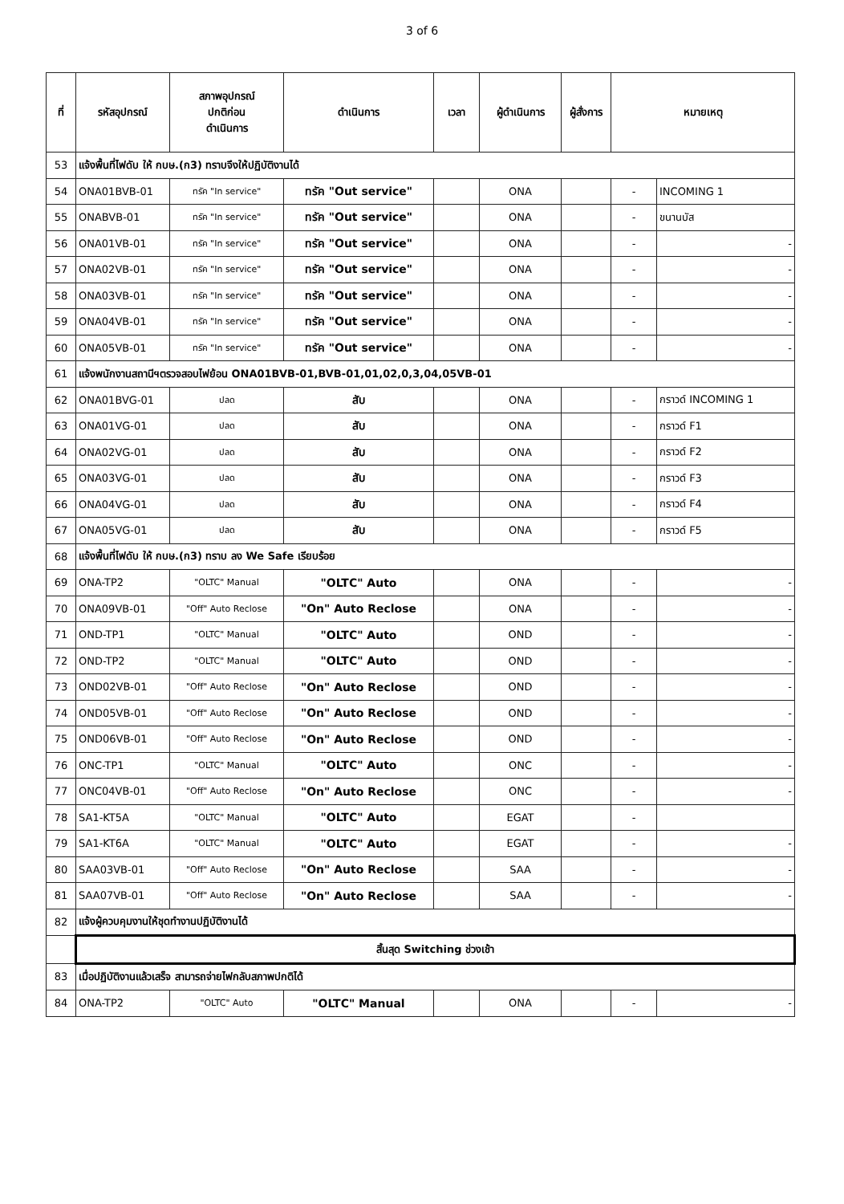3 of 6
| ที่ | รหัสอุปกรณ์ | สภาพอุปกรณ์ ปกติก่อน ดำเนินการ | ดำเนินการ | เวลา | ผู้ดำเนินการ | ผู้สั่งการ | หมายเหตุ | |
| --- | --- | --- | --- | --- | --- | --- | --- | --- |
| 53 | แจ้งพื้นที่ไฟดับ ให้ กบษ.(ก3) ทราบจึงให้ปฏิบัติงานได้ | | | | | | | |
| 54 | ONA01BVB-01 | ทรัค "In service" | ทรัค "Out service" | | ONA | | - | INCOMING 1 |
| 55 | ONABVB-01 | ทรัค "In service" | ทรัค "Out service" | | ONA | | - | ขนานบัส |
| 56 | ONA01VB-01 | ทรัค "In service" | ทรัค "Out service" | | ONA | | - | - |
| 57 | ONA02VB-01 | ทรัค "In service" | ทรัค "Out service" | | ONA | | - | - |
| 58 | ONA03VB-01 | ทรัค "In service" | ทรัค "Out service" | | ONA | | - | - |
| 59 | ONA04VB-01 | ทรัค "In service" | ทรัค "Out service" | | ONA | | - | - |
| 60 | ONA05VB-01 | ทรัค "In service" | ทรัค "Out service" | | ONA | | - | - |
| 61 | แจ้งพนักงานสถานีฯตรวจสอบไฟย้อน ONA01BVB-01,BVB-01,01,02,0,3,04,05VB-01 | | | | | | | |
| 62 | ONA01BVG-01 | ปลด | สับ | | ONA | | - | กราวด์ INCOMING 1 |
| 63 | ONA01VG-01 | ปลด | สับ | | ONA | | - | กราวด์ F1 |
| 64 | ONA02VG-01 | ปลด | สับ | | ONA | | - | กราวด์ F2 |
| 65 | ONA03VG-01 | ปลด | สับ | | ONA | | - | กราวด์ F3 |
| 66 | ONA04VG-01 | ปลด | สับ | | ONA | | - | กราวด์ F4 |
| 67 | ONA05VG-01 | ปลด | สับ | | ONA | | - | กราวด์ F5 |
| 68 | แจ้งพื้นที่ไฟดับ ให้ กบษ.(ก3) ทราบ ลง We Safe เรียบร้อย | | | | | | | |
| 69 | ONA-TP2 | "OLTC" Manual | "OLTC" Auto | | ONA | | - | - |
| 70 | ONA09VB-01 | "Off" Auto Reclose | "On" Auto Reclose | | ONA | | - | - |
| 71 | OND-TP1 | "OLTC" Manual | "OLTC" Auto | | OND | | - | - |
| 72 | OND-TP2 | "OLTC" Manual | "OLTC" Auto | | OND | | - | - |
| 73 | OND02VB-01 | "Off" Auto Reclose | "On" Auto Reclose | | OND | | - | - |
| 74 | OND05VB-01 | "Off" Auto Reclose | "On" Auto Reclose | | OND | | - | - |
| 75 | OND06VB-01 | "Off" Auto Reclose | "On" Auto Reclose | | OND | | - | - |
| 76 | ONC-TP1 | "OLTC" Manual | "OLTC" Auto | | ONC | | - | - |
| 77 | ONC04VB-01 | "Off" Auto Reclose | "On" Auto Reclose | | ONC | | - | - |
| 78 | SA1-KT5A | "OLTC" Manual | "OLTC" Auto | | EGAT | | - | |
| 79 | SA1-KT6A | "OLTC" Manual | "OLTC" Auto | | EGAT | | - | - |
| 80 | SAA03VB-01 | "Off" Auto Reclose | "On" Auto Reclose | | SAA | | - | - |
| 81 | SAA07VB-01 | "Off" Auto Reclose | "On" Auto Reclose | | SAA | | - | - |
| 82 | แจ้งผู้ควบคุมงานให้ชุดทำงานปฏิบัติงานได้ | | | | | | | |
| | สิ้นสุด Switching ช่วงเช้า | | | | | | | |
| 83 | เมื่อปฏิบัติงานแล้วเสร็จ สามารถจ่ายไฟกลับสภาพปกติได้ | | | | | | | |
| 84 | ONA-TP2 | "OLTC" Auto | "OLTC" Manual | | ONA | | - | - |